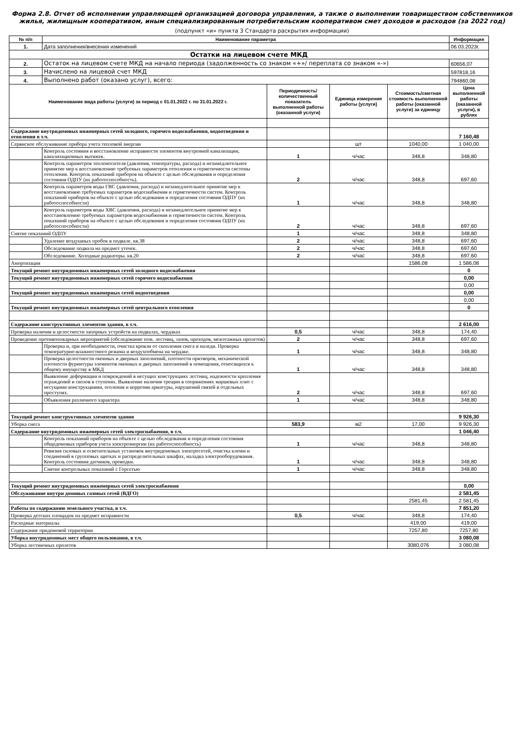Форма 2.8. Отчет об исполнении управляющей организацией договора управления, а также о выполнении товариществом собственников жилья, жилищным кооперативом, иным специализированным потребительским кооперативом смет доходов и расходов (за 2022 год)
(подпункт «и» пункта 3 Стандарта раскрытия информации)
| № п/п | Наименование параметра | | | | Информация |
| --- | --- | --- | --- | --- | --- |
| 1. | Дата заполнения/внесения изменений | | | | 06.03.2023г. |
| Остатки на лицевом счете МКД | | | | | |
| 2. | Остаток на лицевом счете МКД на начало периода (задолженность со знаком «+»/ переплата со знаком «-») | | | | 60656,07 |
| 3. | Начислено на лицевой счет МКД | | | | 597818,16 |
| 4. | Выполнено работ (оказано услуг), всего: | | | | 794860,08 |
| Наименование вида работы (услуги) за период с 01.01.2022 г. по 31.01.2022 г. | | Периодичность/ количественный показатель выполненной работы (оказанной услуги) | Единица измерения работы (услуги) | Стоимость/сметная стоимость выполненной работы (оказанной услуги) за единицу | Цена выполненной работы (оказанной услуги), в рублях |
| Содержание внутридомовых инженерных сетей холодного, горячего водоснабжения, водоотведения и отопления в т.ч. | | | | | 7 160,48 |
| Сервисное обслуживание прибора учета тепловой энергии | | | шт | 1040,00 | 1 040,00 |
| | Контроль состояния и восстановление исправности элементов внутренней канализации, канализационных вытяжек. | 1 | ч/час | 348,8 | 348,80 |
| | Контроль параметров теплоносителя (давления, температуры, расхода) и незамедлительное принятие мер к восстановлению требуемых параметров отопления и герметичности системы отопления. Контроль показаний приборов на объекте с целью обследования и определения состояния ОДПУ (их работоспособность). | 2 | ч/час | 348,8 | 697,60 |
| | Контроль параметров воды ГВС (давления, расхода) и незамедлительное принятие мер к восстановлению требуемых параметров водоснабжения и герметичности систем. Контроль показаний приборов на объекте с целью обследования и определения состояния ОДПУ (их работоспособности) | 1 | ч/час | 348,8 | 348,80 |
| | Контроль параметров воды ХВС (давления, расхода) и незамедлительное принятие мер к восстановлению требуемых параметров водоснабжения и герметичности систем. Контроль показаний приборов на объекте с целью обследования и определения состояния ОДПУ (их работоспособности) | 2 | ч/час | 348,8 | 697,60 |
| Снятие показаний ОДПУ | | 1 | ч/час | 348,8 | 348,80 |
| | Удаление воздушных пробок в подвале. кв.38 | 2 | ч/час | 348,8 | 697,60 |
| | Обследование подвала на предмет утечек. | 2 | ч/час | 348,8 | 697,60 |
| | Обследование. Холодные радиаторы. кв.20 | 2 | ч/час | 348,8 | 697,60 |
| Амортизация | | | | 1586,08 | 1 586,08 |
| Текущий ремонт внутридомовых инженерных сетей холодного водоснабжения | | | | | 0 |
| Текущий ремонт внутридомовых инженерных сетей горячего водоснабжения | | | | | 0,00 |
| | | | | | 0,00 |
| Текущий ремонт внутридомовых инженерных сетей водоотведения | | | | | 0,00 |
| | | | | | 0,00 |
| Текущий ремонт внутридомовых инженерных сетей центрального отопления | | | | | 0 |
| Содержание конструктивных элементов здания, в т.ч. | | | | | 2 616,00 |
| Проверка наличия и целостности запорных устройств на подвалах, чердаках | | 0,5 | ч/час | 348,8 | 174,40 |
| Проведение противопожарных мероприятий (обследование пож. лестниц, лазов, проходов, межэтажных пролетов) | | 2 | ч/час | 348,8 | 697,60 |
| | Проверка и, при необходимости, очистка кровли от скопления снега и наледи. Проверка температурно-влажностного режима и воздухообмена на чердаке. | 1 | ч/час | 348,8 | 348,80 |
| | Проверка целостности оконных и дверных заполнений, плотности притворов, механической плотности фурнитуры элементов оконных и дверных заполнений в помещения, относящихся к общему имуществу в МКД | 1 | ч/час | 348,8 | 348,80 |
| | Выявление деформации и повреждений в несущих конструкциях лестниц, надежности крепления ограждений и сколов в ступенях. Выявление наличия трещин в сопряжениях маршевых плит с несущими конструкциями, оголения и коррозии арматуры, нарушений связей в отдельных проступях. | 2 | ч/час | 348,8 | 697,60 |
| | Объявления различного характера | 1 | ч/час | 348,8 | 348,80 |
| Текущий ремонт конструктивных элементов здания | | | | | 9 926,30 |
| Уборка снега | | 583,9 | м2 | 17,00 | 9 926,30 |
| Содержание внутридомовых инженерных сетей электроснабжения, в т.ч. | | | | | 1 046,40 |
| | Контроль показаний приборов на объекте с целью обследования и определения состояния общедомовых приборов учета электроэнергии (их работоспособность) | 1 | ч/час | 348,8 | 348,80 |
| | Ревизия силовых и осветительных установок внутридомовых электросетей, очистка клемм и соединений в групповых щитках и распределительных шкафах, наладка электрооборудования. Контроль состояния датчиков, проводки. | 1 | ч/час | 348,8 | 348,80 |
| | Снятие контрольных показаний с Горсетью | 1 | ч/час | 348,8 | 348,80 |
| Текущий ремонт внутридомовых инженерных сетей электроснабжения | | | | | 0,00 |
| Обслуживание внутри домовых газовых сетей (ВДГО) | | | | | 2 581,45 |
| | | | | 2581,45 | 2 581,45 |
| Работы по содержанию земельного участка, в т.ч. | | | | | 7 851,20 |
| Проверка детских площадок на предмет исправности | | 0,5 | ч/час | 348,8 | 174,40 |
| Расходные материалы | | | | 419,00 | 419,00 |
| Содержание придомовой территории | | | | 7257,80 | 7257,80 |
| Уборка внутридомовых мест общего пользования, в т.ч. | | | | | 3 080,08 |
| Уборка лестничных пролетов | | | | 3080,076 | 3 080,08 |